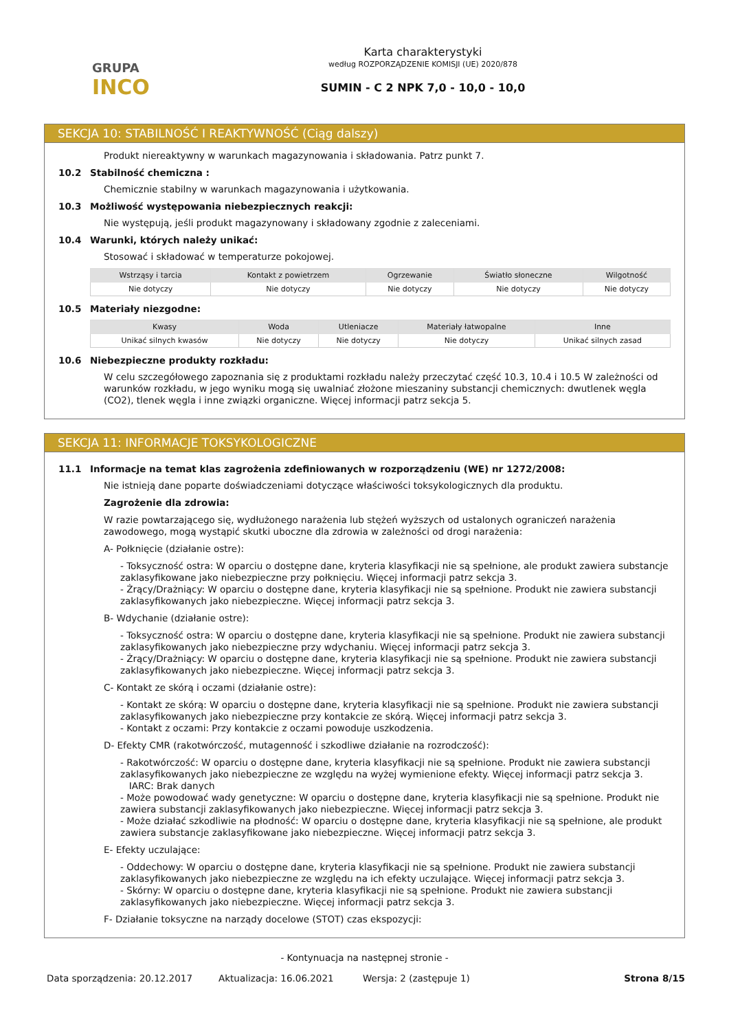GRUPA
INCO
Karta charakterystyki
według ROZPORZĄDZENIE KOMISJI (UE) 2020/878
SUMIN - C 2 NPK 7,0 - 10,0 - 10,0
SEKCJA 10: STABILNOŚĆ I REAKTYWNOŚĆ (Ciąg dalszy)
Produkt niereaktywny w warunkach magazynowania i składowania. Patrz punkt 7.
10.2 Stabilność chemiczna :
Chemicznie stabilny w warunkach magazynowania i użytkowania.
10.3 Możliwość występowania niebezpiecznych reakcji:
Nie występują, jeśli produkt magazynowany i składowany zgodnie z zaleceniami.
10.4 Warunki, których należy unikać:
Stosować i składować w temperaturze pokojowej.
| Wstrząsy i tarcia | Kontakt z powietrzem | Ogrzewanie | Światło słoneczne | Wilgotność |
| --- | --- | --- | --- | --- |
| Nie dotyczy | Nie dotyczy | Nie dotyczy | Nie dotyczy | Nie dotyczy |
10.5 Materiały niezgodne:
| Kwasy | Woda | Utleniacze | Materiały łatwopalne | Inne |
| --- | --- | --- | --- | --- |
| Unikać silnych kwasów | Nie dotyczy | Nie dotyczy | Nie dotyczy | Unikać silnych zasad |
10.6 Niebezpieczne produkty rozkładu:
W celu szczegółowego zapoznania się z produktami rozkładu należy przeczytać część 10.3, 10.4 i 10.5 W zależności od warunków rozkładu, w jego wyniku mogą się uwalniać złożone mieszaniny substancji chemicznych: dwutlenek węgla (CO2), tlenek węgla i inne związki organiczne. Więcej informacji patrz sekcja 5.
SEKCJA 11: INFORMACJE TOKSYKOLOGICZNE
11.1 Informacje na temat klas zagrożenia zdefiniowanych w rozporządzeniu (WE) nr 1272/2008:
Nie istnieją dane poparte doświadczeniami dotyczące właściwości toksykologicznych dla produktu.
Zagrożenie dla zdrowia:
W razie powtarzającego się, wydłużonego narażenia lub stężeń wyższych od ustalonych ograniczeń narażenia zawodowego, mogą wystąpić skutki uboczne dla zdrowia w zależności od drogi narażenia:
A- Połknięcie (działanie ostre):
- Toksyczność ostra: W oparciu o dostępne dane, kryteria klasyfikacji nie są spełnione, ale produkt zawiera substancje zaklasyfikowane jako niebezpieczne przy połknięciu. Więcej informacji patrz sekcja 3.
- Żrący/Drażniący: W oparciu o dostępne dane, kryteria klasyfikacji nie są spełnione. Produkt nie zawiera substancji zaklasyfikowanych jako niebezpieczne. Więcej informacji patrz sekcja 3.
B- Wdychanie (działanie ostre):
- Toksyczność ostra: W oparciu o dostępne dane, kryteria klasyfikacji nie są spełnione. Produkt nie zawiera substancji zaklasyfikowanych jako niebezpieczne przy wdychaniu. Więcej informacji patrz sekcja 3.
- Żrący/Drażniący: W oparciu o dostępne dane, kryteria klasyfikacji nie są spełnione. Produkt nie zawiera substancji zaklasyfikowanych jako niebezpieczne. Więcej informacji patrz sekcja 3.
C- Kontakt ze skórą i oczami (działanie ostre):
- Kontakt ze skórą: W oparciu o dostępne dane, kryteria klasyfikacji nie są spełnione. Produkt nie zawiera substancji zaklasyfikowanych jako niebezpieczne przy kontakcie ze skórą. Więcej informacji patrz sekcja 3.
- Kontakt z oczami: Przy kontakcie z oczami powoduje uszkodzenia.
D- Efekty CMR (rakotwórczość, mutagenność i szkodliwe działanie na rozrodczość):
- Rakotwórczość: W oparciu o dostępne dane, kryteria klasyfikacji nie są spełnione. Produkt nie zawiera substancji zaklasyfikowanych jako niebezpieczne ze względu na wyżej wymienione efekty. Więcej informacji patrz sekcja 3.
IARC: Brak danych
- Może powodować wady genetyczne: W oparciu o dostępne dane, kryteria klasyfikacji nie są spełnione. Produkt nie zawiera substancji zaklasyfikowanych jako niebezpieczne. Więcej informacji patrz sekcja 3.
- Może działać szkodliwie na płodność: W oparciu o dostępne dane, kryteria klasyfikacji nie są spełnione, ale produkt zawiera substancje zaklasyfikowane jako niebezpieczne. Więcej informacji patrz sekcja 3.
E- Efekty uczulające:
- Oddechowy: W oparciu o dostępne dane, kryteria klasyfikacji nie są spełnione. Produkt nie zawiera substancji zaklasyfikowanych jako niebezpieczne ze względu na ich efekty uczulające. Więcej informacji patrz sekcja 3.
- Skórny: W oparciu o dostępne dane, kryteria klasyfikacji nie są spełnione. Produkt nie zawiera substancji zaklasyfikowanych jako niebezpieczne. Więcej informacji patrz sekcja 3.
F- Działanie toksyczne na narządy docelowe (STOT) czas ekspozycji:
- Kontynuacja na następnej stronie -
Data sporządzenia: 20.12.2017 Aktualizacja: 16.06.2021 Wersja: 2 (zastępuje 1) Strona 8/15